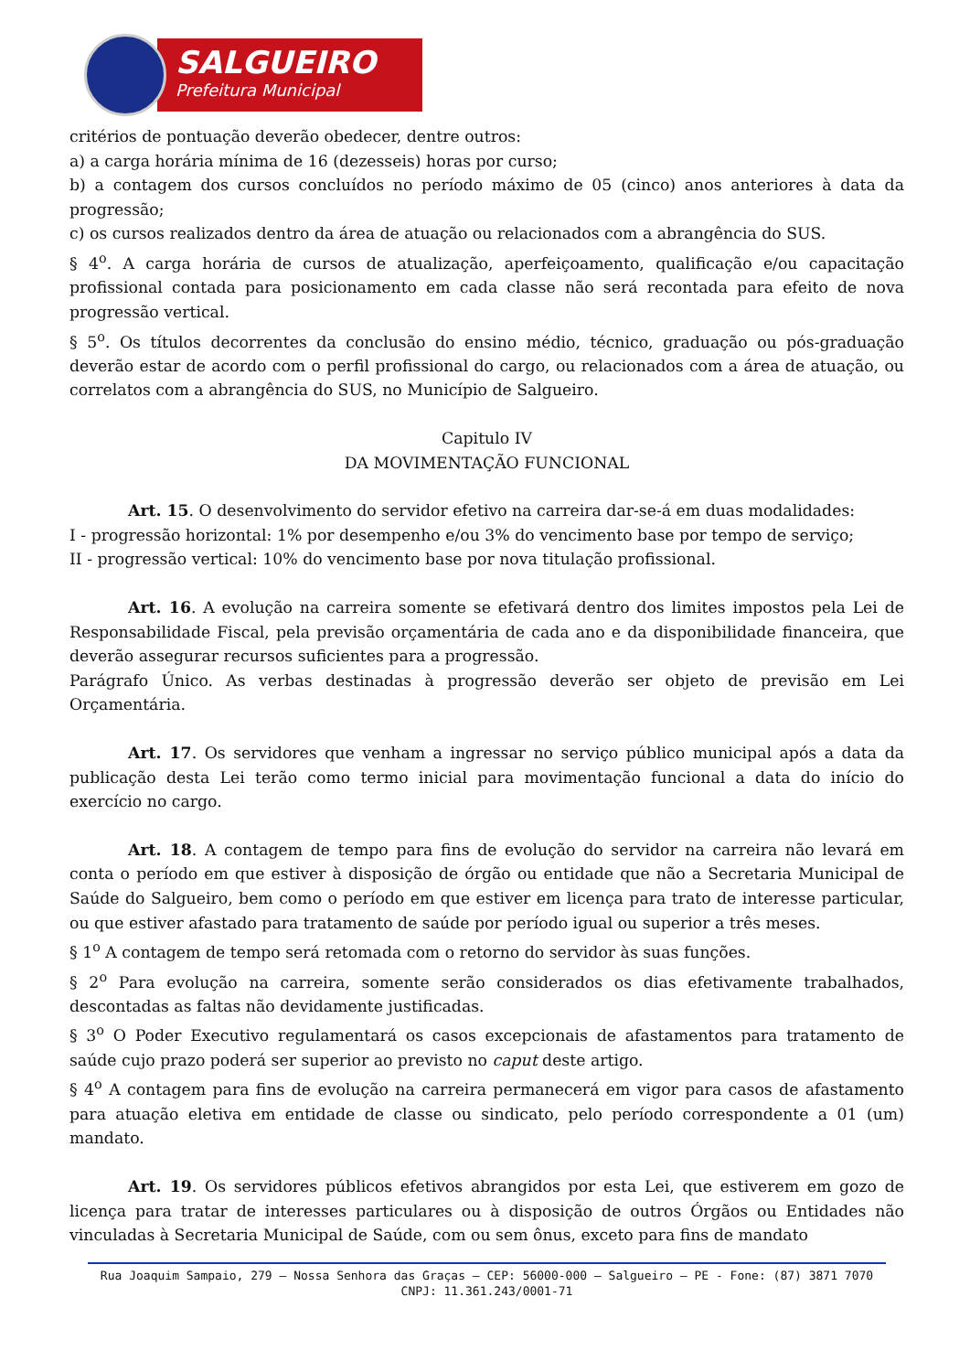SALGUEIRO
Prefeitura Municipal
critérios de pontuação deverão obedecer, dentre outros:
a) a carga horária mínima de 16 (dezesseis) horas por curso;
b) a contagem dos cursos concluídos no período máximo de 05 (cinco) anos anteriores à data da progressão;
c) os cursos realizados dentro da área de atuação ou relacionados com a abrangência do SUS.
§ 4<sup>o</sup>. A carga horária de cursos de atualização, aperfeiçoamento, qualificação e/ou capacitação profissional contada para posicionamento em cada classe não será recontada para efeito de nova progressão vertical.
§ 5<sup>o</sup>. Os títulos decorrentes da conclusão do ensino médio, técnico, graduação ou pós-graduação deverão estar de acordo com o perfil profissional do cargo, ou relacionados com a área de atuação, ou correlatos com a abrangência do SUS, no Município de Salgueiro.
Capitulo IV
DA MOVIMENTAÇÃO FUNCIONAL
Art. 15. O desenvolvimento do servidor efetivo na carreira dar-se-á em duas modalidades:
I - progressão horizontal: 1% por desempenho e/ou 3% do vencimento base por tempo de serviço;
II - progressão vertical: 10% do vencimento base por nova titulação profissional.
Art. 16. A evolução na carreira somente se efetivará dentro dos limites impostos pela Lei de Responsabilidade Fiscal, pela previsão orçamentária de cada ano e da disponibilidade financeira, que deverão assegurar recursos suficientes para a progressão.
Parágrafo Único. As verbas destinadas à progressão deverão ser objeto de previsão em Lei Orçamentária.
Art. 17. Os servidores que venham a ingressar no serviço público municipal após a data da publicação desta Lei terão como termo inicial para movimentação funcional a data do início do exercício no cargo.
Art. 18. A contagem de tempo para fins de evolução do servidor na carreira não levará em conta o período em que estiver à disposição de órgão ou entidade que não a Secretaria Municipal de Saúde do Salgueiro, bem como o período em que estiver em licença para trato de interesse particular, ou que estiver afastado para tratamento de saúde por período igual ou superior a três meses.
§ 1<sup>o</sup> A contagem de tempo será retomada com o retorno do servidor às suas funções.
§ 2<sup>o</sup> Para evolução na carreira, somente serão considerados os dias efetivamente trabalhados, descontadas as faltas não devidamente justificadas.
§ 3<sup>o</sup> O Poder Executivo regulamentará os casos excepcionais de afastamentos para tratamento de saúde cujo prazo poderá ser superior ao previsto no caput deste artigo.
§ 4<sup>o</sup> A contagem para fins de evolução na carreira permanecerá em vigor para casos de afastamento para atuação eletiva em entidade de classe ou sindicato, pelo período correspondente a 01 (um) mandato.
Art. 19. Os servidores públicos efetivos abrangidos por esta Lei, que estiverem em gozo de licença para tratar de interesses particulares ou à disposição de outros Órgãos ou Entidades não vinculadas à Secretaria Municipal de Saúde, com ou sem ônus, exceto para fins de mandato
Rua Joaquim Sampaio, 279 – Nossa Senhora das Graças – CEP: 56000-000 – Salgueiro – PE - Fone: (87) 3871 7070
CNPJ: 11.361.243/0001-71